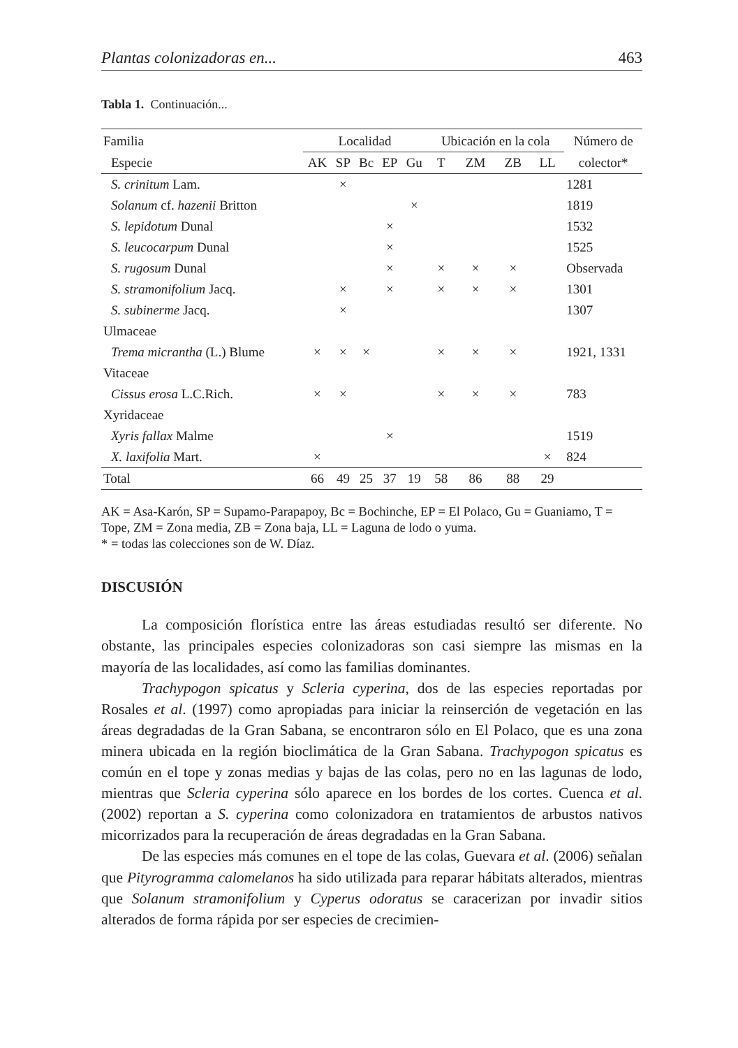Plantas colonizadoras en... 463
Tabla 1. Continuación...
| Familia | Localidad | | | | | Ubicación en la cola | | | | Número de |
| --- | --- | --- | --- | --- | --- | --- | --- | --- | --- | --- |
| Especie | AK | SP | Bc | EP | Gu | T | ZM | ZB | LL | colector* |
| S. crinitum Lam. | | × | | | | | | | | 1281 |
| Solanum cf. hazenii Britton | | | | | × | | | | | 1819 |
| S. lepidotum Dunal | | | | × | | | | | | 1532 |
| S. leucocarpum Dunal | | | | × | | | | | | 1525 |
| S. rugosum Dunal | | | | × | | × | × | × | | Observada |
| S. stramonifolium Jacq. | | × | | × | | × | × | × | | 1301 |
| S. subinerme Jacq. | | × | | | | | | | | 1307 |
| Ulmaceae | | | | | | | | | | |
| Trema micrantha (L.) Blume | × | × | × | | | × | × | × | | 1921, 1331 |
| Vitaceae | | | | | | | | | | |
| Cissus erosa L.C.Rich. | × | × | | | | × | × | × | | 783 |
| Xyridaceae | | | | | | | | | | |
| Xyris fallax Malme | | | | × | | | | | | 1519 |
| X. laxifolia Mart. | × | | | | | | | | × | 824 |
| Total | 66 | 49 | 25 | 37 | 19 | 58 | 86 | 88 | 29 | |
AK = Asa-Karón, SP = Supamo-Parapapoy, Bc = Bochinche, EP = El Polaco, Gu = Guaniamo, T = Tope, ZM = Zona media, ZB = Zona baja, LL = Laguna de lodo o yuma.
* = todas las colecciones son de W. Díaz.
DISCUSIÓN
La composición florística entre las áreas estudiadas resultó ser diferente. No obstante, las principales especies colonizadoras son casi siempre las mismas en la mayoría de las localidades, así como las familias dominantes.
Trachypogon spicatus y Scleria cyperina, dos de las especies reportadas por Rosales et al. (1997) como apropiadas para iniciar la reinserción de vegetación en las áreas degradadas de la Gran Sabana, se encontraron sólo en El Polaco, que es una zona minera ubicada en la región bioclimática de la Gran Sabana. Trachypogon spicatus es común en el tope y zonas medias y bajas de las colas, pero no en las lagunas de lodo, mientras que Scleria cyperina sólo aparece en los bordes de los cortes. Cuenca et al. (2002) reportan a S. cyperina como colonizadora en tratamientos de arbustos nativos micorrizados para la recuperación de áreas degradadas en la Gran Sabana.
De las especies más comunes en el tope de las colas, Guevara et al. (2006) señalan que Pityrogramma calomelanos ha sido utilizada para reparar hábitats alterados, mientras que Solanum stramonifolium y Cyperus odoratus se caracerizan por invadir sitios alterados de forma rápida por ser especies de crecimien-